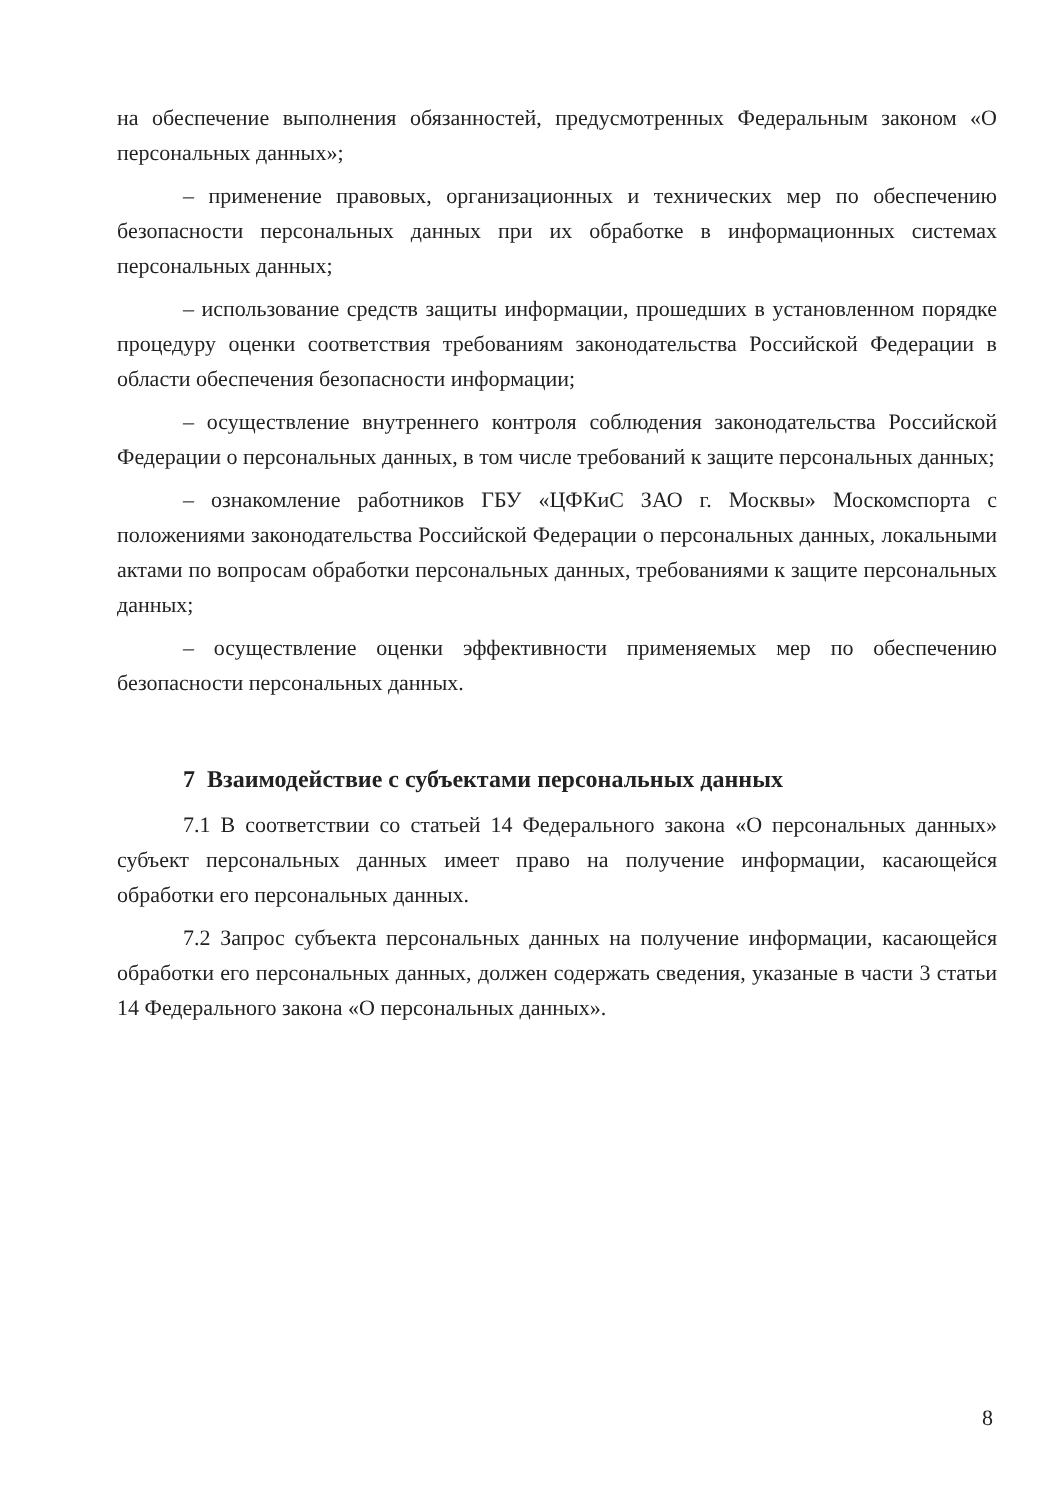на обеспечение выполнения обязанностей, предусмотренных Федеральным законом «О персональных данных»;
– применение правовых, организационных и технических мер по обеспечению безопасности персональных данных при их обработке в информационных системах персональных данных;
– использование средств защиты информации, прошедших в установленном порядке процедуру оценки соответствия требованиям законодательства Российской Федерации в области обеспечения безопасности информации;
– осуществление внутреннего контроля соблюдения законодательства Российской Федерации о персональных данных, в том числе требований к защите персональных данных;
– ознакомление работников ГБУ «ЦФКиС ЗАО г. Москвы» Москомспорта с положениями законодательства Российской Федерации о персональных данных, локальными актами по вопросам обработки персональных данных, требованиями к защите персональных данных;
– осуществление оценки эффективности применяемых мер по обеспечению безопасности персональных данных.
7 Взаимодействие с субъектами персональных данных
7.1 В соответствии со статьей 14 Федерального закона «О персональных данных» субъект персональных данных имеет право на получение информации, касающейся обработки его персональных данных.
7.2 Запрос субъекта персональных данных на получение информации, касающейся обработки его персональных данных, должен содержать сведения, указаные в части 3 статьи 14 Федерального закона «О персональных данных».
8